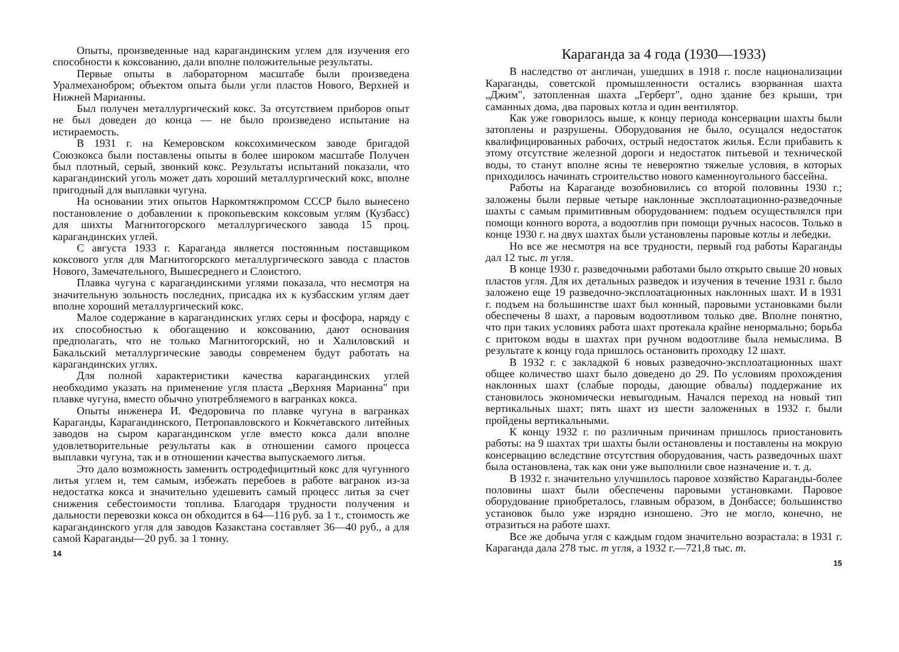Опыты, произведенные над карагандинским углем для изучения его способности к коксованию, дали вполне положительные результаты.
Первые опыты в лабораторном масштабе были произведена Уралмеханобром; объектом опыта были угли пластов Нового, Верхней и Нижней Марианны.
Был получен металлургический кокс. За отсутствием приборов опыт не был доведен до конца — не было произведено испытание на истираемость.
В 1931 г. на Кемеровском коксохимическом заводе бригадой Союзкокса были поставлены опыты в более широком масштабе Получен был плотный, серый, звонкий кокс. Результаты испытаний показали, что карагандинский уголь может дать хороший металлургический кокс, вполне пригодный для выплавки чугуна.
На основании этих опытов Наркомтяжпромом СССР было вынесено постановление о добавлении к прокопьевским коксовым углям (Кузбасс) для шихты Магнитогорского металлургического завода 15 проц. карагандинских углей.
С августа 1933 г. Караганда является постоянным поставщиком коксового угля для Магнитогорского металлургического завода с пластов Нового, Замечательного, Вышесреднего и Слоистого.
Плавка чугуна с карагандинскими углями показала, что несмотря на значительную зольность последних, присадка их к кузбасским углям дает вполне хороший металлургический кокс.
Малое содержание в карагандинских углях серы и фосфора, наряду с их способностью к обогащению и коксованию, дают основания предполагать, что не только Магнитогорский, но и Халиловский и Бакальский металлургические заводы современем будут работать на карагандинских углях.
Для полной характеристики качества карагандинских углей необходимо указать на применение угля пласта „Верхняя Марианна" при плавке чугуна, вместо обычно употребляемого в вагранках кокса.
Опыты инженера И. Федоровича по плавке чугуна в вагранках Караганды, Карагандинского, Петропавловского и Кокчетавского литейных заводов на сыром карагандинском угле вместо кокса дали вполне удовлетворительные результаты как в отношении самого процесса выплавки чугуна, так и в отношении качества выпускаемого литья.
Это дало возможность заменить остродефицитный кокс для чугунного литья углем и, тем самым, избежать перебоев в работе вагранок из-за недостатка кокса и значительно удешевить самый процесс литья за счет снижения себестоимости топлива. Благодаря трудности получения и дальности перевозки кокса он обходится в 64—116 руб. за 1 т., стоимость же карагандинского угля для заводов Казакстана составляет 36—40 руб., а для самой Караганды—20 руб. за 1 тонну.
14
Караганда за 4 года (1930—1933)
В наследство от англичан, ушедших в 1918 г. после национализации Караганды, советской промышленности остались взорванная шахта „Джим", затопленная шахта „Герберт", одно здание без крыши, три саманных дома, два паровых котла и один вентилятор.
Как уже говорилось выше, к концу периода консервации шахты были затоплены и разрушены. Оборудования не было, осущался недостаток квалифицированных рабочих, острый недостаток жилья. Если прибавить к этому отсутствие железной дороги и недостаток питьевой и технической воды, то станут вполне ясны те невероятно тяжелые условия, в которых приходилось начинать строительство нового каменноугольного бассейна.
Работы на Караганде возобновились со второй половины 1930 г.; заложены были первые четыре наклонные эксплоатационно-разведочные шахты с самым примитивным оборудованием: подъем осуществлялся при помощи конного ворота, а водоотлив при помощи ручных насосов. Только в конце 1930 г. на двух шахтах были установлены паровые котлы и лебедки.
Но все же несмотря на все трудности, первый год работы Караганды дал 12 тыс. т угля.
В конце 1930 г. разведочными работами было открыто свыше 20 новых пластов угля. Для их детальных разведок и изучения в течение 1931 г. было заложено еще 19 разведочно-эксплоатационных наклонных шахт. И в 1931 г. подъем на большинстве шахт был конный, паровыми установками были обеспечены 8 шахт, а паровым водоотливом только две. Вполне понятно, что при таких условиях работа шахт протекала крайне ненормально; борьба с притоком воды в шахтах при ручном водоотливе была немыслима. В результате к концу года пришлось остановить проходку 12 шахт.
В 1932 г. с закладкой 6 новых разведочно-эксплоатационных шахт общее количество шахт было доведено до 29. По условиям прохождения наклонных шахт (слабые породы, дающие обвалы) поддержание их становилось экономически невыгодным. Начался переход на новый тип вертикальных шахт; пять шахт из шести заложенных в 1932 г. были пройдены вертикальными.
К концу 1932 г. по различным причинам пришлось приостановить работы: на 9 шахтах три шахты были остановлены и поставлены на мокрую консервацию вследствие отсутствия оборудования, часть разведочных шахт была остановлена, так как они уже выполнили свое назначение и. т. д.
В 1932 г. значительно улучшилось паровое хозяйство Караганды-более половины шахт были обеспечены паровыми установками. Паровое оборудование приобреталось, главным образом, в Донбассе; большинство установок было уже изрядно изношено. Это не могло, конечно, не отразиться на работе шахт.
Все же добыча угля с каждым годом значительно возрастала: в 1931 г. Караганда дала 278 тыс. т угля, а 1932 г.—721,8 тыс. т.
15